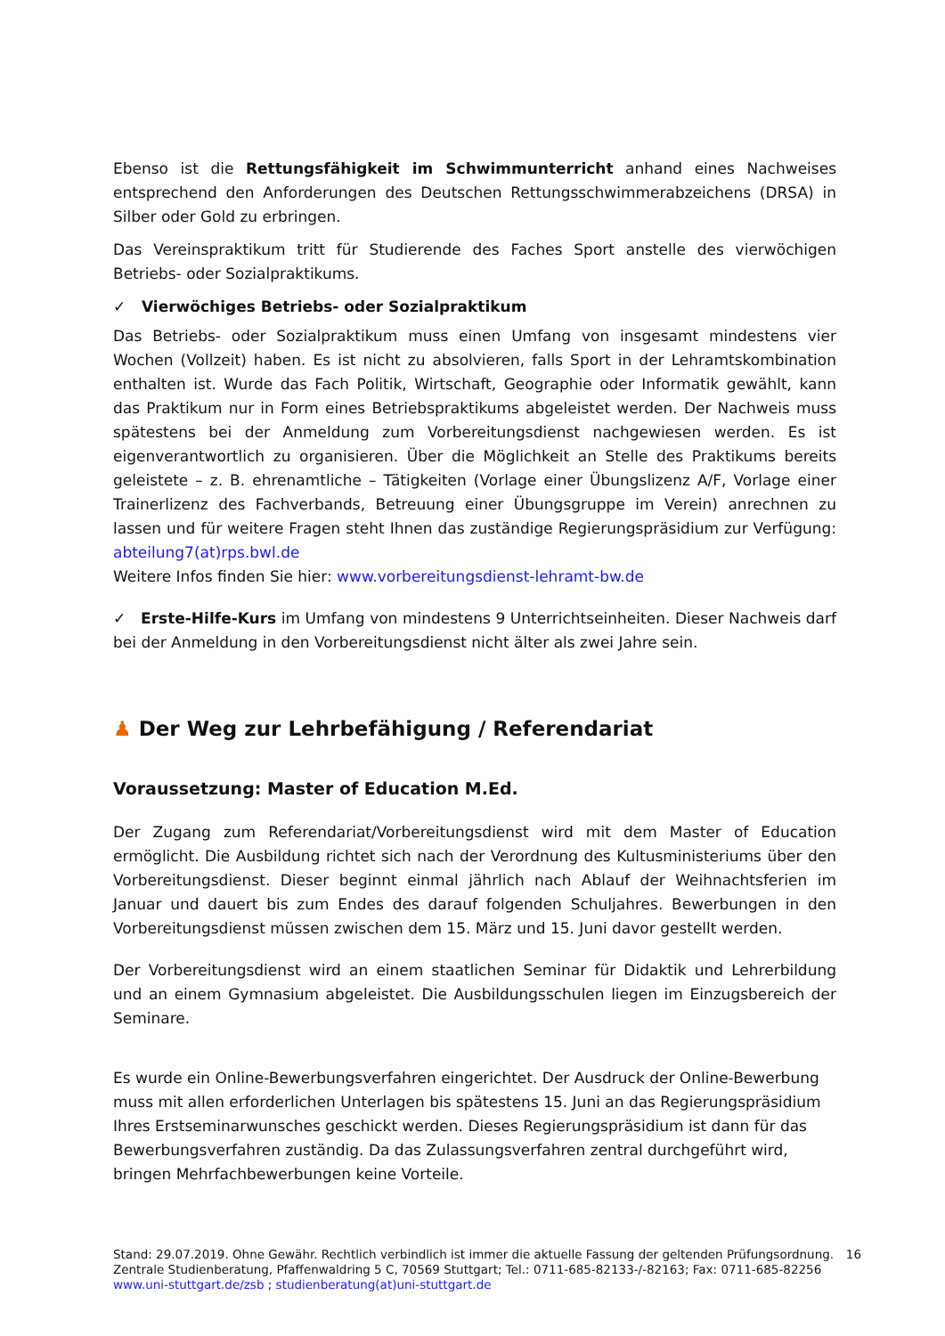Ebenso ist die Rettungsfähigkeit im Schwimmunterricht anhand eines Nachweises entsprechend den Anforderungen des Deutschen Rettungsschwimmerabzeichens (DRSA) in Silber oder Gold zu erbringen.
Das Vereinspraktikum tritt für Studierende des Faches Sport anstelle des vierwöchigen Betriebs- oder Sozialpraktikums.
✓ Vierwöchiges Betriebs- oder Sozialpraktikum
Das Betriebs- oder Sozialpraktikum muss einen Umfang von insgesamt mindestens vier Wochen (Vollzeit) haben. Es ist nicht zu absolvieren, falls Sport in der Lehramtskombination enthalten ist. Wurde das Fach Politik, Wirtschaft, Geographie oder Informatik gewählt, kann das Praktikum nur in Form eines Betriebspraktikums abgeleistet werden. Der Nachweis muss spätestens bei der Anmeldung zum Vorbereitungsdienst nachgewiesen werden. Es ist eigenverantwortlich zu organisieren. Über die Möglichkeit an Stelle des Praktikums bereits geleistete – z. B. ehrenamtliche – Tätigkeiten (Vorlage einer Übungslizenz A/F, Vorlage einer Trainerlizenz des Fachverbands, Betreuung einer Übungsgruppe im Verein) anrechnen zu lassen und für weitere Fragen steht Ihnen das zuständige Regierungspräsidium zur Verfügung: abteilung7(at)rps.bwl.de
Weitere Infos finden Sie hier: www.vorbereitungsdienst-lehramt-bw.de
✓ Erste-Hilfe-Kurs im Umfang von mindestens 9 Unterrichtseinheiten. Dieser Nachweis darf bei der Anmeldung in den Vorbereitungsdienst nicht älter als zwei Jahre sein.
♟ Der Weg zur Lehrbefähigung / Referendariat
Voraussetzung: Master of Education M.Ed.
Der Zugang zum Referendariat/Vorbereitungsdienst wird mit dem Master of Education ermöglicht. Die Ausbildung richtet sich nach der Verordnung des Kultusministeriums über den Vorbereitungsdienst. Dieser beginnt einmal jährlich nach Ablauf der Weihnachtsferien im Januar und dauert bis zum Endes des darauf folgenden Schuljahres. Bewerbungen in den Vorbereitungsdienst müssen zwischen dem 15. März und 15. Juni davor gestellt werden.
Der Vorbereitungsdienst wird an einem staatlichen Seminar für Didaktik und Lehrerbildung und an einem Gymnasium abgeleistet. Die Ausbildungsschulen liegen im Einzugsbereich der Seminare.
Es wurde ein Online-Bewerbungsverfahren eingerichtet. Der Ausdruck der Online-Bewerbung muss mit allen erforderlichen Unterlagen bis spätestens 15. Juni an das Regierungspräsidium Ihres Erstseminarwunsches geschickt werden. Dieses Regierungspräsidium ist dann für das Bewerbungsverfahren zuständig. Da das Zulassungsverfahren zentral durchgeführt wird, bringen Mehrfachbewerbungen keine Vorteile.
16 Stand: 29.07.2019. Ohne Gewähr. Rechtlich verbindlich ist immer die aktuelle Fassung der geltenden Prüfungsordnung.
Zentrale Studienberatung, Pfaffenwaldring 5 C, 70569 Stuttgart; Tel.: 0711-685-82133-/-82163; Fax: 0711-685-82256
www.uni-stuttgart.de/zsb ; studienberatung(at)uni-stuttgart.de